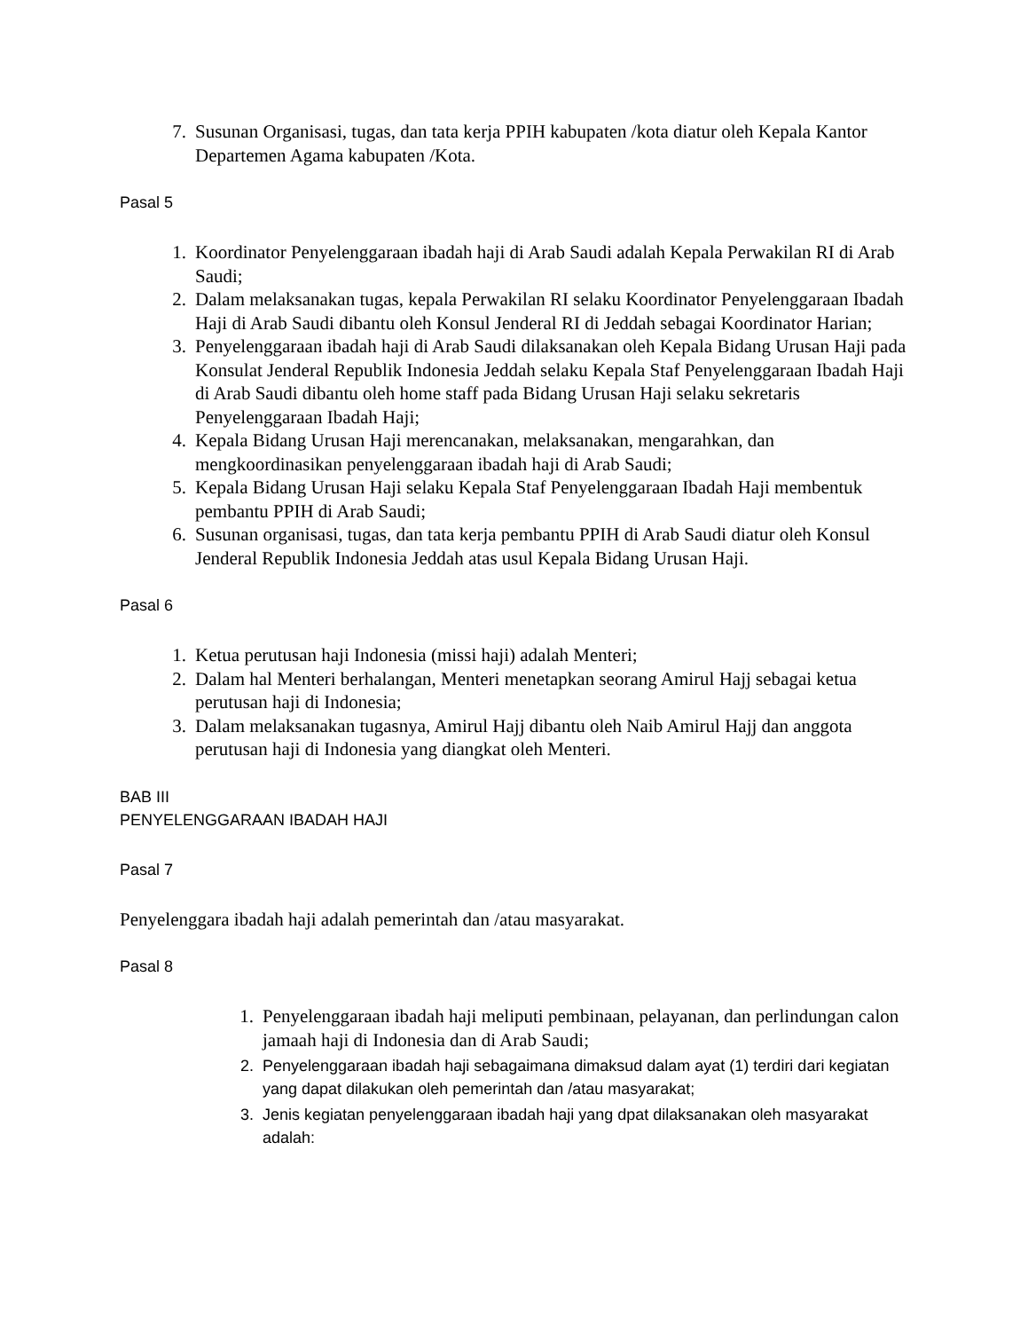7. Susunan Organisasi, tugas, dan tata kerja PPIH kabupaten /kota diatur oleh Kepala Kantor Departemen Agama kabupaten /Kota.
Pasal 5
1. Koordinator Penyelenggaraan ibadah haji di Arab Saudi adalah Kepala Perwakilan RI di Arab Saudi;
2. Dalam melaksanakan tugas, kepala Perwakilan RI selaku Koordinator Penyelenggaraan Ibadah Haji di Arab Saudi dibantu oleh Konsul Jenderal RI di Jeddah sebagai Koordinator Harian;
3. Penyelenggaraan ibadah haji di Arab Saudi dilaksanakan oleh Kepala Bidang Urusan Haji pada Konsulat Jenderal Republik Indonesia Jeddah selaku Kepala Staf Penyelenggaraan Ibadah Haji di Arab Saudi dibantu oleh home staff pada Bidang Urusan Haji selaku sekretaris Penyelenggaraan Ibadah Haji;
4. Kepala Bidang Urusan Haji merencanakan, melaksanakan, mengarahkan, dan mengkoordinasikan penyelenggaraan ibadah haji di Arab Saudi;
5. Kepala Bidang Urusan Haji selaku Kepala Staf Penyelenggaraan Ibadah Haji membentuk pembantu PPIH di Arab Saudi;
6. Susunan organisasi, tugas, dan tata kerja pembantu PPIH di Arab Saudi diatur oleh Konsul Jenderal Republik Indonesia Jeddah atas usul Kepala Bidang Urusan Haji.
Pasal 6
1. Ketua perutusan haji Indonesia (missi haji) adalah Menteri;
2. Dalam hal Menteri berhalangan, Menteri menetapkan seorang Amirul Hajj sebagai ketua perutusan haji di Indonesia;
3. Dalam melaksanakan tugasnya, Amirul Hajj dibantu oleh Naib Amirul Hajj dan anggota perutusan haji di Indonesia yang diangkat oleh Menteri.
BAB III
PENYELENGGARAAN IBADAH HAJI
Pasal 7
Penyelenggara ibadah haji adalah pemerintah dan /atau masyarakat.
Pasal 8
1. Penyelenggaraan ibadah haji meliputi pembinaan, pelayanan, dan perlindungan calon jamaah haji di Indonesia dan di Arab Saudi;
2. Penyelenggaraan ibadah haji sebagaimana dimaksud dalam ayat (1) terdiri dari kegiatan yang dapat dilakukan oleh pemerintah dan /atau masyarakat;
3. Jenis kegiatan penyelenggaraan ibadah haji yang dpat dilaksanakan oleh masyarakat adalah: